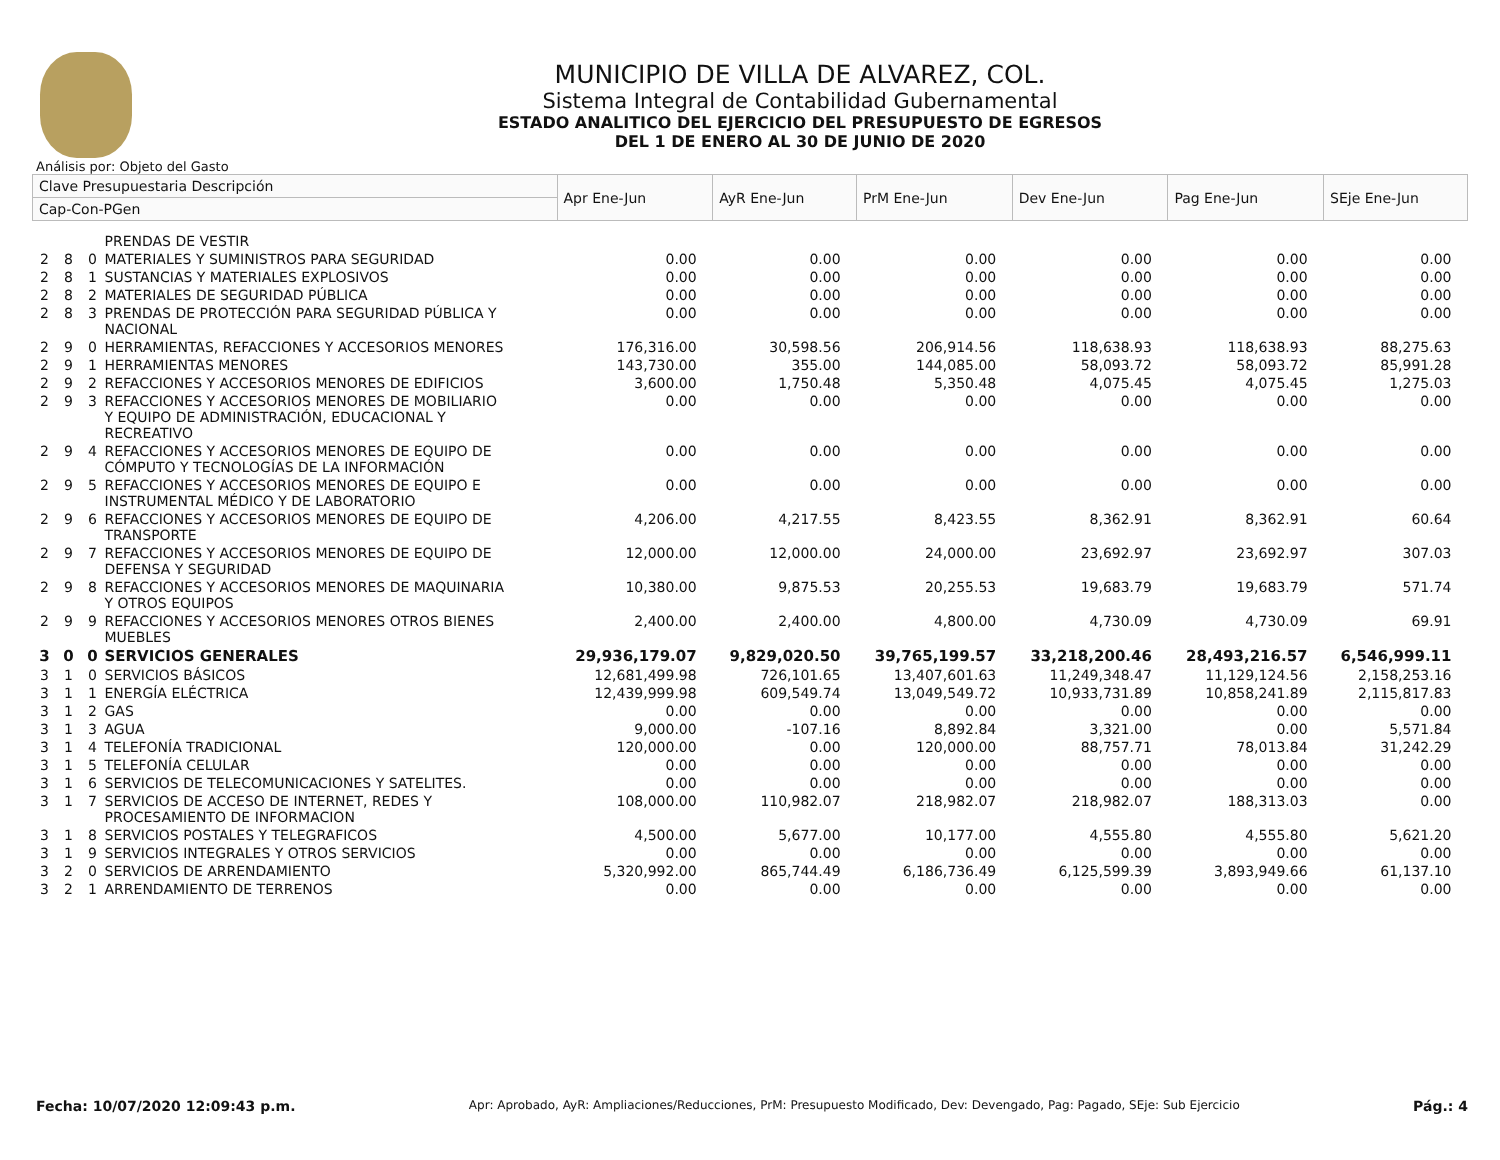MUNICIPIO DE VILLA DE ALVAREZ, COL.
Sistema Integral de Contabilidad Gubernamental
ESTADO ANALITICO DEL EJERCICIO DEL PRESUPUESTO DE EGRESOS
DEL 1 DE ENERO AL 30 DE JUNIO DE 2020
Análisis por: Objeto del Gasto
| Clave Presupuestaria Descripción | | | | Apr Ene-Jun | AyR Ene-Jun | PrM Ene-Jun | Dev Ene-Jun | Pag Ene-Jun | SEje Ene-Jun |
| --- | --- | --- | --- | --- | --- | --- | --- | --- | --- |
| Cap-Con-PGen | | | | | | | | | |
| | | | PRENDAS DE VESTIR | | | | | | |
| 2 | 8 | 0 | MATERIALES Y SUMINISTROS PARA SEGURIDAD | 0.00 | 0.00 | 0.00 | 0.00 | 0.00 | 0.00 |
| 2 | 8 | 1 | SUSTANCIAS Y MATERIALES EXPLOSIVOS | 0.00 | 0.00 | 0.00 | 0.00 | 0.00 | 0.00 |
| 2 | 8 | 2 | MATERIALES DE SEGURIDAD PÚBLICA | 0.00 | 0.00 | 0.00 | 0.00 | 0.00 | 0.00 |
| 2 | 8 | 3 | PRENDAS DE PROTECCIÓN PARA SEGURIDAD PÚBLICA Y NACIONAL | 0.00 | 0.00 | 0.00 | 0.00 | 0.00 | 0.00 |
| 2 | 9 | 0 | HERRAMIENTAS, REFACCIONES Y ACCESORIOS MENORES | 176,316.00 | 30,598.56 | 206,914.56 | 118,638.93 | 118,638.93 | 88,275.63 |
| 2 | 9 | 1 | HERRAMIENTAS MENORES | 143,730.00 | 355.00 | 144,085.00 | 58,093.72 | 58,093.72 | 85,991.28 |
| 2 | 9 | 2 | REFACCIONES Y ACCESORIOS MENORES DE EDIFICIOS | 3,600.00 | 1,750.48 | 5,350.48 | 4,075.45 | 4,075.45 | 1,275.03 |
| 2 | 9 | 3 | REFACCIONES Y ACCESORIOS MENORES DE MOBILIARIO Y EQUIPO DE ADMINISTRACIÓN, EDUCACIONAL Y RECREATIVO | 0.00 | 0.00 | 0.00 | 0.00 | 0.00 | 0.00 |
| 2 | 9 | 4 | REFACCIONES Y ACCESORIOS MENORES DE EQUIPO DE CÓMPUTO Y TECNOLOGÍAS DE LA INFORMACIÓN | 0.00 | 0.00 | 0.00 | 0.00 | 0.00 | 0.00 |
| 2 | 9 | 5 | REFACCIONES Y ACCESORIOS MENORES DE EQUIPO E INSTRUMENTAL MÉDICO Y DE LABORATORIO | 0.00 | 0.00 | 0.00 | 0.00 | 0.00 | 0.00 |
| 2 | 9 | 6 | REFACCIONES Y ACCESORIOS MENORES DE EQUIPO DE TRANSPORTE | 4,206.00 | 4,217.55 | 8,423.55 | 8,362.91 | 8,362.91 | 60.64 |
| 2 | 9 | 7 | REFACCIONES Y ACCESORIOS MENORES DE EQUIPO DE DEFENSA Y SEGURIDAD | 12,000.00 | 12,000.00 | 24,000.00 | 23,692.97 | 23,692.97 | 307.03 |
| 2 | 9 | 8 | REFACCIONES Y ACCESORIOS MENORES DE MAQUINARIA Y OTROS EQUIPOS | 10,380.00 | 9,875.53 | 20,255.53 | 19,683.79 | 19,683.79 | 571.74 |
| 2 | 9 | 9 | REFACCIONES Y ACCESORIOS MENORES OTROS BIENES MUEBLES | 2,400.00 | 2,400.00 | 4,800.00 | 4,730.09 | 4,730.09 | 69.91 |
| 3 | 0 | 0 | SERVICIOS GENERALES | 29,936,179.07 | 9,829,020.50 | 39,765,199.57 | 33,218,200.46 | 28,493,216.57 | 6,546,999.11 |
| 3 | 1 | 0 | SERVICIOS BÁSICOS | 12,681,499.98 | 726,101.65 | 13,407,601.63 | 11,249,348.47 | 11,129,124.56 | 2,158,253.16 |
| 3 | 1 | 1 | ENERGÍA ELÉCTRICA | 12,439,999.98 | 609,549.74 | 13,049,549.72 | 10,933,731.89 | 10,858,241.89 | 2,115,817.83 |
| 3 | 1 | 2 | GAS | 0.00 | 0.00 | 0.00 | 0.00 | 0.00 | 0.00 |
| 3 | 1 | 3 | AGUA | 9,000.00 | -107.16 | 8,892.84 | 3,321.00 | 0.00 | 5,571.84 |
| 3 | 1 | 4 | TELEFONÍA TRADICIONAL | 120,000.00 | 0.00 | 120,000.00 | 88,757.71 | 78,013.84 | 31,242.29 |
| 3 | 1 | 5 | TELEFONÍA CELULAR | 0.00 | 0.00 | 0.00 | 0.00 | 0.00 | 0.00 |
| 3 | 1 | 6 | SERVICIOS DE TELECOMUNICACIONES Y SATELITES. | 0.00 | 0.00 | 0.00 | 0.00 | 0.00 | 0.00 |
| 3 | 1 | 7 | SERVICIOS DE ACCESO DE INTERNET, REDES Y PROCESAMIENTO DE INFORMACION | 108,000.00 | 110,982.07 | 218,982.07 | 218,982.07 | 188,313.03 | 0.00 |
| 3 | 1 | 8 | SERVICIOS POSTALES Y TELEGRAFICOS | 4,500.00 | 5,677.00 | 10,177.00 | 4,555.80 | 4,555.80 | 5,621.20 |
| 3 | 1 | 9 | SERVICIOS INTEGRALES Y OTROS SERVICIOS | 0.00 | 0.00 | 0.00 | 0.00 | 0.00 | 0.00 |
| 3 | 2 | 0 | SERVICIOS DE ARRENDAMIENTO | 5,320,992.00 | 865,744.49 | 6,186,736.49 | 6,125,599.39 | 3,893,949.66 | 61,137.10 |
| 3 | 2 | 1 | ARRENDAMIENTO DE TERRENOS | 0.00 | 0.00 | 0.00 | 0.00 | 0.00 | 0.00 |
Fecha: 10/07/2020 12:09:43 p.m. Apr: Aprobado, AyR: Ampliaciones/Reducciones, PrM: Presupuesto Modificado, Dev: Devengado, Pag: Pagado, SEje: Sub Ejercicio Pág.: 4